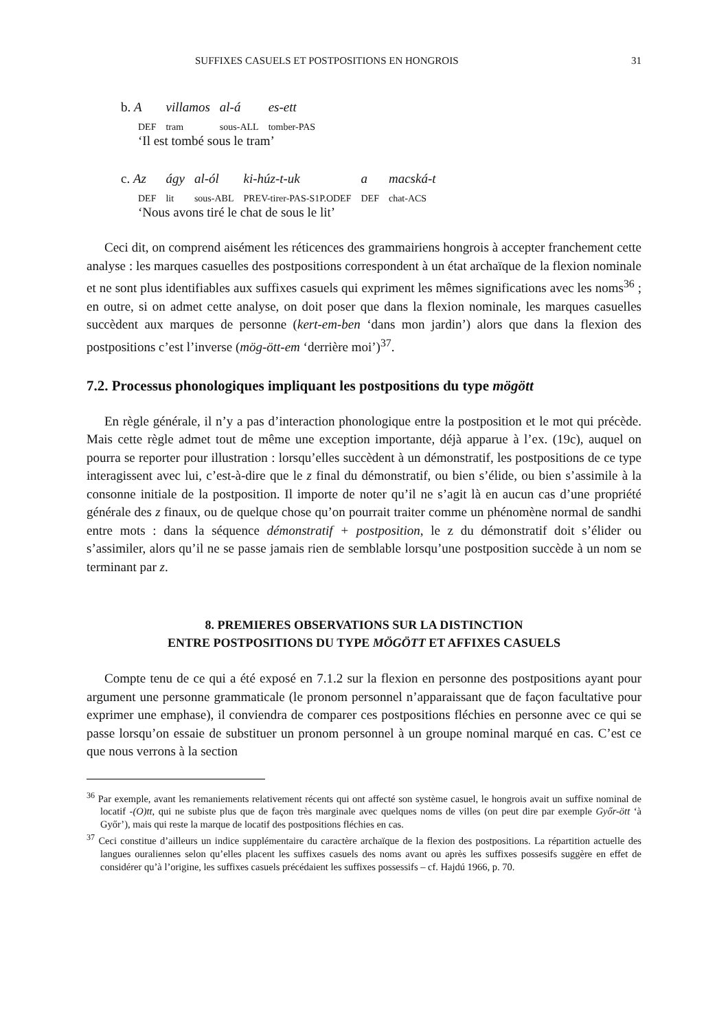SUFFIXES CASUELS ET POSTPOSITIONS EN HONGROIS 31
| b. A | villamos | al-á | es-ett |
| DEF | tram | sous-ALL | tomber-PAS |
‘Il est tombé sous le tram’
| c. Az | ágy | al-ól | ki-húz-t-uk | a | macská-t |
| DEF | lit | sous-ABL | PREV-tirer-PAS-S1P.ODEF | DEF | chat-ACS |
‘Nous avons tiré le chat de sous le lit’
Ceci dit, on comprend aisément les réticences des grammairiens hongrois à accepter franchement cette analyse : les marques casuelles des postpositions correspondent à un état archaïque de la flexion nominale et ne sont plus identifiables aux suffixes casuels qui expriment les mêmes significations avec les noms<sup>36</sup> ; en outre, si on admet cette analyse, on doit poser que dans la flexion nominale, les marques casuelles succèdent aux marques de personne (kert-em-ben ‘dans mon jardin’) alors que dans la flexion des postpositions c’est l’inverse (mög-ött-em ‘derrière moi’)<sup>37</sup>.
7.2. Processus phonologiques impliquant les postpositions du type mögött
En règle générale, il n’y a pas d’interaction phonologique entre la postposition et le mot qui précède. Mais cette règle admet tout de même une exception importante, déjà apparue à l’ex. (19c), auquel on pourra se reporter pour illustration : lorsqu’elles succèdent à un démonstratif, les postpositions de ce type interagissent avec lui, c’est-à-dire que le z final du démonstratif, ou bien s’élide, ou bien s’assimile à la consonne initiale de la postposition. Il importe de noter qu’il ne s’agit là en aucun cas d’une propriété générale des z finaux, ou de quelque chose qu’on pourrait traiter comme un phénomène normal de sandhi entre mots : dans la séquence démonstratif + postposition, le z du démonstratif doit s’élider ou s’assimiler, alors qu’il ne se passe jamais rien de semblable lorsqu’une postposition succède à un nom se terminant par z.
8. PREMIERES OBSERVATIONS SUR LA DISTINCTION
ENTRE POSTPOSITIONS DU TYPE MÖGÖTT ET AFFIXES CASUELS
Compte tenu de ce qui a été exposé en 7.1.2 sur la flexion en personne des postpositions ayant pour argument une personne grammaticale (le pronom personnel n’apparaissant que de façon facultative pour exprimer une emphase), il conviendra de comparer ces postpositions fléchies en personne avec ce qui se passe lorsqu’on essaie de substituer un pronom personnel à un groupe nominal marqué en cas. C’est ce que nous verrons à la section
<sup>36</sup> Par exemple, avant les remaniements relativement récents qui ont affecté son système casuel, le hongrois avait un suffixe nominal de locatif -(O)tt, qui ne subiste plus que de façon très marginale avec quelques noms de villes (on peut dire par exemple Győr-ött ‘à Győr’), mais qui reste la marque de locatif des postpositions fléchies en cas.
<sup>37</sup> Ceci constitue d’ailleurs un indice supplémentaire du caractère archaïque de la flexion des postpositions. La répartition actuelle des langues ouraliennes selon qu’elles placent les suffixes casuels des noms avant ou après les suffixes possesifs suggère en effet de considérer qu’à l’origine, les suffixes casuels précédaient les suffixes possessifs – cf. Hajdú 1966, p. 70.